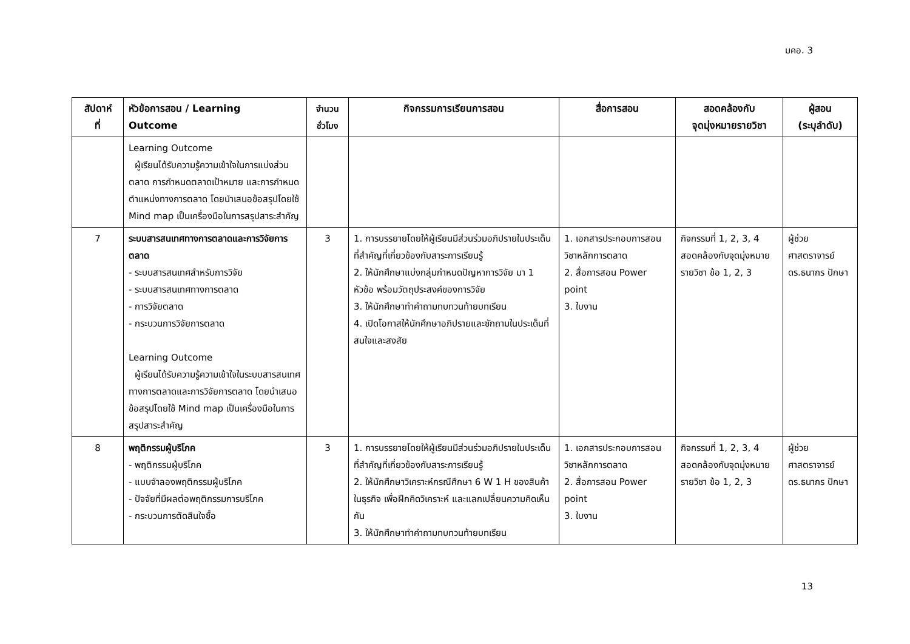มคอ. 3
| สัปดาห์ ที่ | หัวข้อการสอน / Learning Outcome | จำนวน ชั่วโมง | กิจกรรมการเรียนการสอน | สื่อการสอน | สอดคล้องกับ จุดมุ่งหมายรายวิชา | ผู้สอน (ระบุลำดับ) |
| --- | --- | --- | --- | --- | --- | --- |
| | Learning Outcome ผู้เรียนได้รับความรู้ความเข้าใจในการแบ่งส่วนตลาด การกำหนดตลาดเป้าหมาย และการกำหนดตำแหน่งทางการตลาด โดยนำเสนอข้อสรุปโดยใช้ Mind map เป็นเครื่องมือในการสรุปสาระสำคัญ | | | | | |
| 7 | ระบบสารสนเทศทางการตลาดและการวิจัยการตลาด - ระบบสารสนเทศสำหรับการวิจัย - ระบบสารสนเทศทางการตลาด - การวิจัยตลาด - กระบวนการวิจัยการตลาด Learning Outcome ผู้เรียนได้รับความรู้ความเข้าใจในระบบสารสนเทศทางการตลาดและการวิจัยการตลาด โดยนำเสนอข้อสรุปโดยใช้ Mind map เป็นเครื่องมือในการสรุปสาระสำคัญ | 3 | 1. การบรรยายโดยให้ผู้เรียนมีส่วนร่วมอภิปรายในประเด็นที่สำคัญที่เกี่ยวข้องกับสาระการเรียนรู้ 2. ให้นักศึกษาแบ่งกลุ่มกำหนดปัญหาการวิจัย มา 1 หัวข้อ พร้อมวัตถุประสงค์ของการวิจัย 3. ให้นักศึกษาทำคำถามทบทวนท้ายบทเรียน 4. เปิดโอกาสให้นักศึกษาอภิปรายและซักถามในประเด็นที่สนใจและสงสัย | 1. เอกสารประกอบการสอนวิชาหลักการตลาด 2. สื่อการสอน Power point 3. ใบงาน | กิจกรรมที่ 1, 2, 3, 4 สอดคล้องกับจุดมุ่งหมายรายวิชา ข้อ 1, 2, 3 | ผู้ช่วยศาสตราจารย์ ดร.ธนากร ปักษา |
| 8 | พฤติกรรมผู้บริโภค - พฤติกรรมผู้บริโภค - แบบจำลองพฤติกรรมผู้บริโภค - ปัจจัยที่มีผลต่อพฤติกรรมการบริโภค - กระบวนการตัดสินใจซื้อ | 3 | 1. การบรรยายโดยให้ผู้เรียนมีส่วนร่วมอภิปรายในประเด็นที่สำคัญที่เกี่ยวข้องกับสาระการเรียนรู้ 2. ให้นักศึกษาวิเคราะห์กรณีศึกษา 6 W 1 H ของสินค้าในธุรกิจ เพื่อฝึกคิดวิเคราะห์ และแลกเปลี่ยนความคิดเห็นกัน 3. ให้นักศึกษาทำคำถามทบทวนท้ายบทเรียน | 1. เอกสารประกอบการสอนวิชาหลักการตลาด 2. สื่อการสอน Power point 3. ใบงาน | กิจกรรมที่ 1, 2, 3, 4 สอดคล้องกับจุดมุ่งหมายรายวิชา ข้อ 1, 2, 3 | ผู้ช่วยศาสตราจารย์ ดร.ธนากร ปักษา |
13